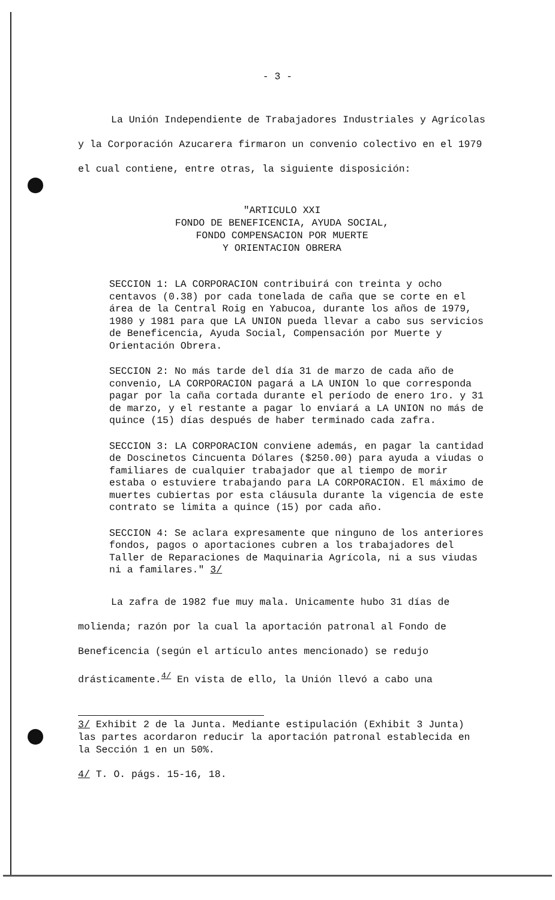- 3 -
La Unión Independiente de Trabajadores Industriales y Agrícolas y la Corporación Azucarera firmaron un convenio colectivo en el 1979 el cual contiene, entre otras, la siguiente disposición:
"ARTICULO XXI
FONDO DE BENEFICENCIA, AYUDA SOCIAL,
FONDO COMPENSACION POR MUERTE
Y ORIENTACION OBRERA
SECCION 1: LA CORPORACION contribuirá con treinta y ocho centavos (0.38) por cada tonelada de caña que se corte en el área de la Central Roig en Yabucoa, durante los años de 1979, 1980 y 1981 para que LA UNION pueda llevar a cabo sus servicios de Beneficencia, Ayuda Social, Compensación por Muerte y Orientación Obrera.
SECCION 2: No más tarde del día 31 de marzo de cada año de convenio, LA CORPORACION pagará a LA UNION lo que corresponda pagar por la caña cortada durante el período de enero 1ro. y 31 de marzo, y el restante a pagar lo enviará a LA UNION no más de quince (15) días después de haber terminado cada zafra.
SECCION 3: LA CORPORACION conviene además, en pagar la cantidad de Doscinetos Cincuenta Dólares ($250.00) para ayuda a viudas o familiares de cualquier trabajador que al tiempo de morir estaba o estuviere trabajando para LA CORPORACION. El máximo de muertes cubiertas por esta cláusula durante la vigencia de este contrato se limita a quince (15) por cada año.
SECCION 4: Se aclara expresamente que ninguno de los anteriores fondos, pagos o aportaciones cubren a los trabajadores del Taller de Reparaciones de Maquinaria Agrícola, ni a sus viudas ni a familares." 3/
La zafra de 1982 fue muy mala. Unicamente hubo 31 días de molienda; razón por la cual la aportación patronal al Fondo de Beneficencia (según el artículo antes mencionado) se redujo drásticamente.<sup>4/</sup> En vista de ello, la Unión llevó a cabo una
3/ Exhibit 2 de la Junta. Mediante estipulación (Exhibit 3 Junta) las partes acordaron reducir la aportación patronal establecida en la Sección 1 en un 50%.
4/ T. O. págs. 15-16, 18.